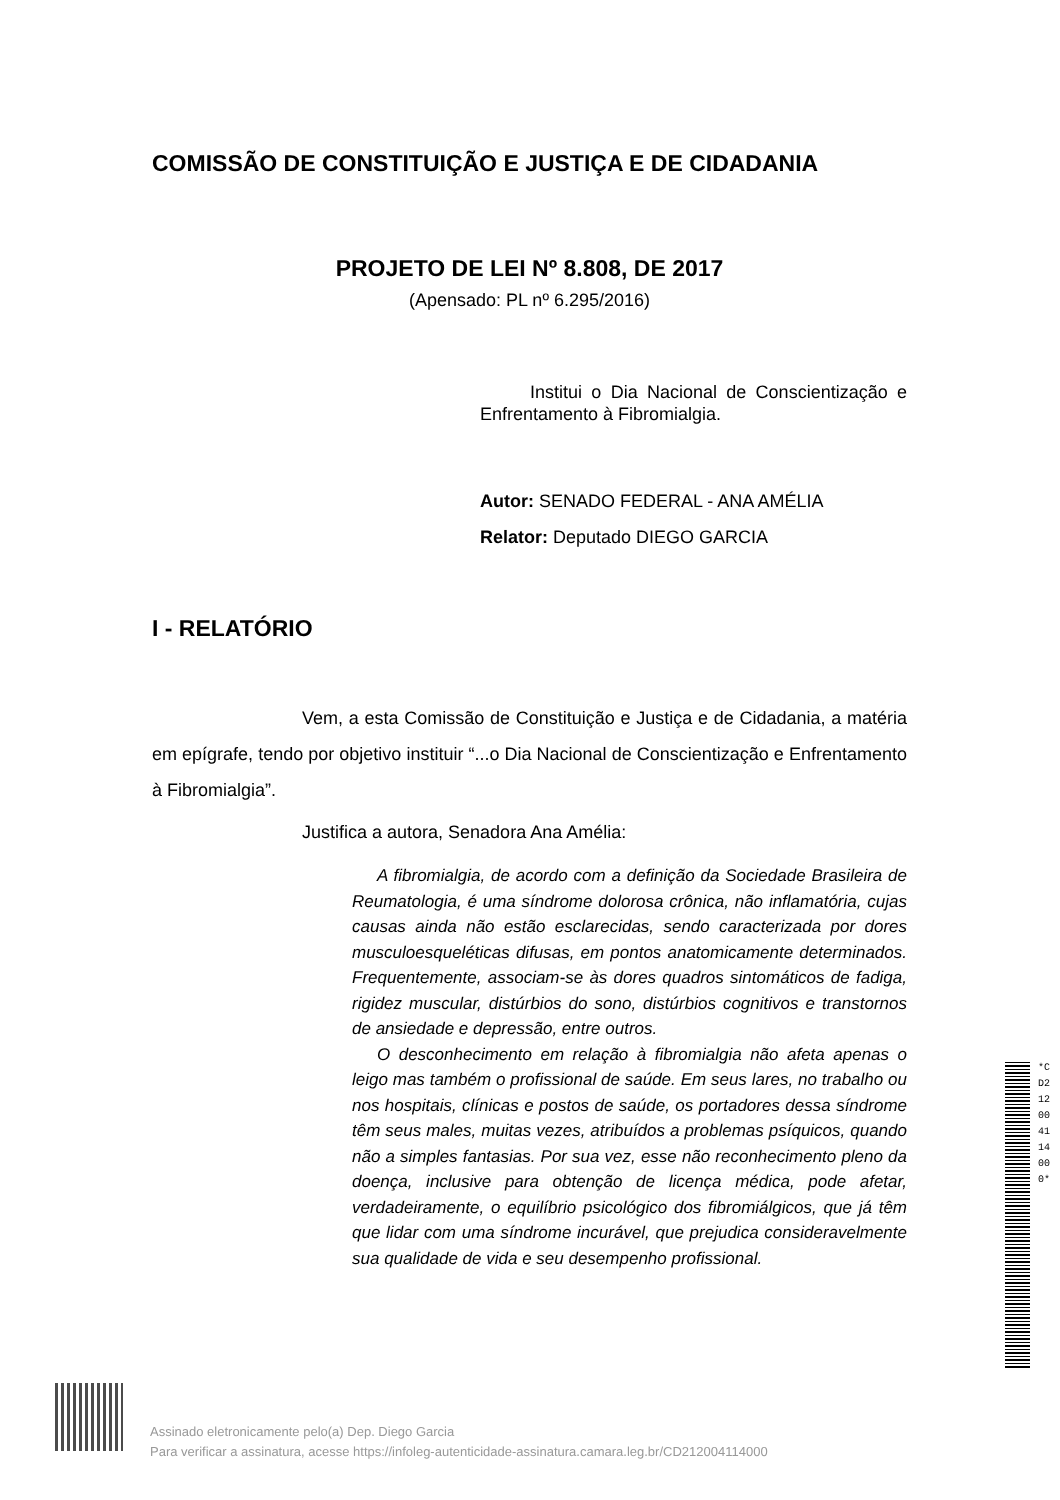COMISSÃO DE CONSTITUIÇÃO E JUSTIÇA E DE CIDADANIA
PROJETO DE LEI Nº 8.808, DE 2017
(Apensado: PL nº 6.295/2016)
Institui o Dia Nacional de Conscientização e Enfrentamento à Fibromialgia.
Autor: SENADO FEDERAL - ANA AMÉLIA
Relator: Deputado DIEGO GARCIA
I - RELATÓRIO
Vem, a esta Comissão de Constituição e Justiça e de Cidadania, a matéria em epígrafe, tendo por objetivo instituir “...o Dia Nacional de Conscientização e Enfrentamento à Fibromialgia”.
Justifica a autora, Senadora Ana Amélia:
A fibromialgia, de acordo com a definição da Sociedade Brasileira de Reumatologia, é uma síndrome dolorosa crônica, não inflamatória, cujas causas ainda não estão esclarecidas, sendo caracterizada por dores musculoesqueléticas difusas, em pontos anatomicamente determinados. Frequentemente, associam-se às dores quadros sintomáticos de fadiga, rigidez muscular, distúrbios do sono, distúrbios cognitivos e transtornos de ansiedade e depressão, entre outros.
O desconhecimento em relação à fibromialgia não afeta apenas o leigo mas também o profissional de saúde. Em seus lares, no trabalho ou nos hospitais, clínicas e postos de saúde, os portadores dessa síndrome têm seus males, muitas vezes, atribuídos a problemas psíquicos, quando não a simples fantasias. Por sua vez, esse não reconhecimento pleno da doença, inclusive para obtenção de licença médica, pode afetar, verdadeiramente, o equilíbrio psicológico dos fibromiálgicos, que já têm que lidar com uma síndrome incurável, que prejudica consideravelmente sua qualidade de vida e seu desempenho profissional.
*CD212004114000*
Assinado eletronicamente pelo(a) Dep. Diego Garcia
Para verificar a assinatura, acesse https://infoleg-autenticidade-assinatura.camara.leg.br/CD212004114000